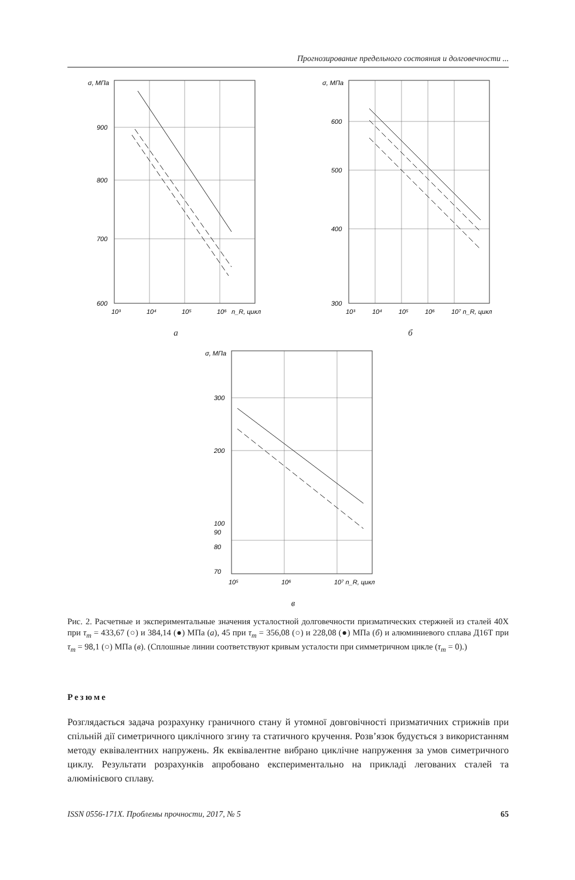Прогнозирование предельного состояния и долговечности ...
σ, МПа
900
800
700
600
10³
10⁴
10⁵
10⁶
n_R, цикл
а
σ, МПа
600
500
400
300
10³
10⁴
10⁵
10⁶
10⁷ n_R, цикл
б
σ, МПа
300
200
100
90
80
70
10⁵
10⁶
10⁷ n_R, цикл
в
Рис. 2. Расчетные и экспериментальные значения усталостной долговечности призматических стержней из сталей 40Х при τ<sub>m</sub> = 433,67 (○) и 384,14 (●) МПа (а), 45 при τ<sub>m</sub> = 356,08 (○) и 228,08 (●) МПа (б) и алюминиевого сплава Д16Т при τ<sub>m</sub> = 98,1 (○) МПа (в). (Сплошные линии соответствуют кривым усталости при симметричном цикле (τ<sub>m</sub> = 0).)
Резюме
Розглядається задача розрахунку граничного стану й утомної довговічності призматичних стрижнів при спільній дії симетричного циклічного згину та статичного кручення. Розв’язок будується з використанням методу еквівалентних напружень. Як еквівалентне вибрано циклічне напруження за умов симетричного циклу. Результати розрахунків апробовано експериментально на прикладі легованих сталей та алюмінієвого сплаву.
ISSN 0556-171X. Проблемы прочности, 2017, № 5 65